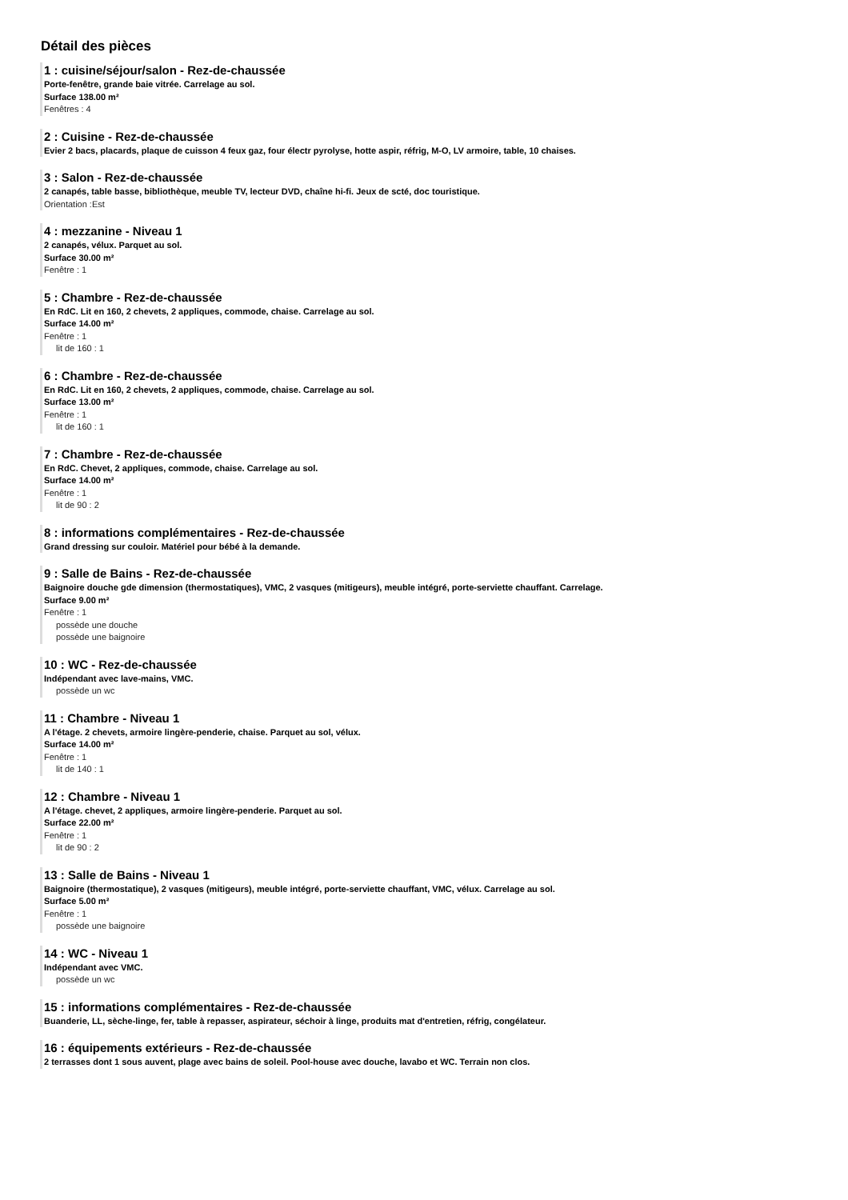Détail des pièces
1 : cuisine/séjour/salon - Rez-de-chaussée
Porte-fenêtre, grande baie vitrée. Carrelage au sol.
Surface 138.00 m²
Fenêtres : 4
2 : Cuisine - Rez-de-chaussée
Evier 2 bacs, placards, plaque de cuisson 4 feux gaz, four électr pyrolyse, hotte aspir, réfrig, M-O, LV armoire, table, 10 chaises.
3 : Salon - Rez-de-chaussée
2 canapés, table basse, bibliothèque, meuble TV, lecteur DVD, chaîne hi-fi. Jeux de scté, doc touristique.
Orientation :Est
4 : mezzanine - Niveau 1
2 canapés, vélux. Parquet au sol.
Surface 30.00 m²
Fenêtre : 1
5 : Chambre - Rez-de-chaussée
En RdC. Lit en 160, 2 chevets, 2 appliques, commode, chaise. Carrelage au sol.
Surface 14.00 m²
Fenêtre : 1
lit de 160 : 1
6 : Chambre - Rez-de-chaussée
En RdC. Lit en 160, 2 chevets, 2 appliques, commode, chaise. Carrelage au sol.
Surface 13.00 m²
Fenêtre : 1
lit de 160 : 1
7 : Chambre - Rez-de-chaussée
En RdC. Chevet, 2 appliques, commode, chaise. Carrelage au sol.
Surface 14.00 m²
Fenêtre : 1
lit de 90 : 2
8 : informations complémentaires - Rez-de-chaussée
Grand dressing sur couloir. Matériel pour bébé à la demande.
9 : Salle de Bains - Rez-de-chaussée
Baignoire douche gde dimension (thermostatiques), VMC, 2 vasques (mitigeurs), meuble intégré, porte-serviette chauffant. Carrelage.
Surface 9.00 m²
Fenêtre : 1
possède une douche
possède une baignoire
10 : WC - Rez-de-chaussée
Indépendant avec lave-mains, VMC.
possède un wc
11 : Chambre - Niveau 1
A l'étage. 2 chevets, armoire lingère-penderie, chaise. Parquet au sol, vélux.
Surface 14.00 m²
Fenêtre : 1
lit de 140 : 1
12 : Chambre - Niveau 1
A l'étage. chevet, 2 appliques, armoire lingère-penderie. Parquet au sol.
Surface 22.00 m²
Fenêtre : 1
lit de 90 : 2
13 : Salle de Bains - Niveau 1
Baignoire (thermostatique), 2 vasques (mitigeurs), meuble intégré, porte-serviette chauffant, VMC, vélux. Carrelage au sol.
Surface 5.00 m²
Fenêtre : 1
possède une baignoire
14 : WC - Niveau 1
Indépendant avec VMC.
possède un wc
15 : informations complémentaires - Rez-de-chaussée
Buanderie, LL, sèche-linge, fer, table à repasser, aspirateur, séchoir à linge, produits mat d'entretien, réfrig, congélateur.
16 : équipements extérieurs - Rez-de-chaussée
2 terrasses dont 1 sous auvent, plage avec bains de soleil. Pool-house avec douche, lavabo et WC. Terrain non clos.